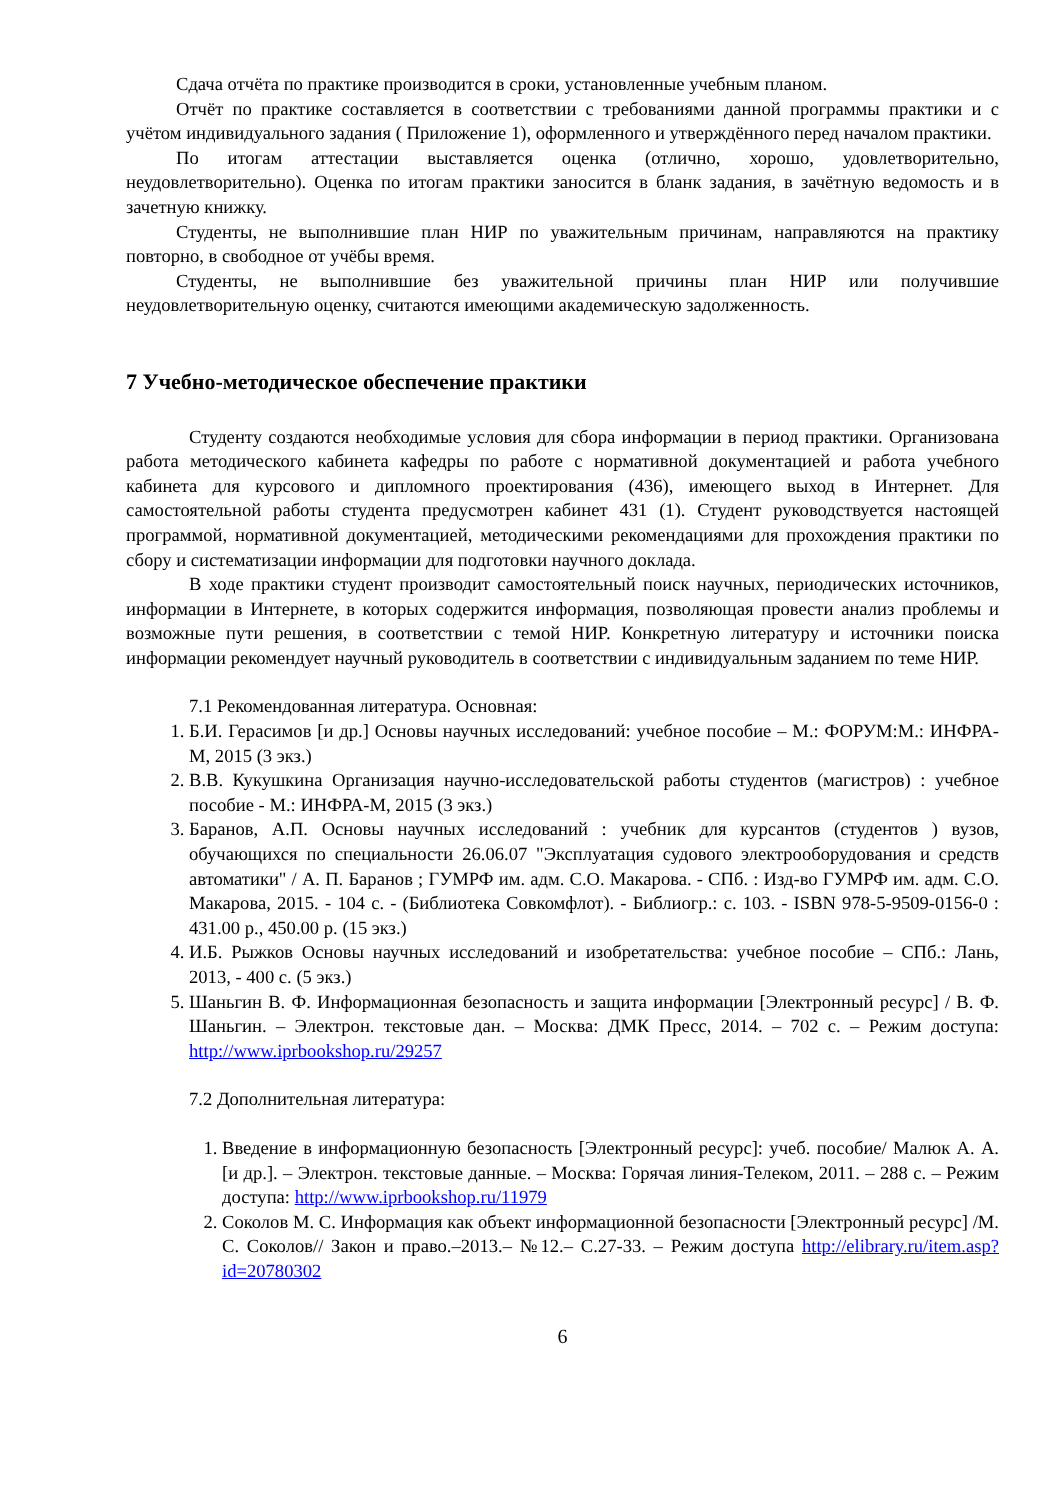Сдача отчёта по практике производится в сроки, установленные учебным планом.
Отчёт по практике составляется в соответствии с требованиями данной программы практики и с учётом индивидуального задания ( Приложение 1), оформленного и утверждённого перед началом практики.
По итогам аттестации выставляется оценка (отлично, хорошо, удовлетворительно, неудовлетворительно). Оценка по итогам практики заносится в бланк задания, в зачётную ведомость и в зачетную книжку.
Студенты, не выполнившие план НИР по уважительным причинам, направляются на практику повторно, в свободное от учёбы время.
Студенты, не выполнившие без уважительной причины план НИР или получившие неудовлетворительную оценку, считаются имеющими академическую задолженность.
7 Учебно-методическое обеспечение практики
Студенту создаются необходимые условия для сбора информации в период практики. Организована работа методического кабинета кафедры по работе с нормативной документацией и работа учебного кабинета для курсового и дипломного проектирования (436), имеющего выход в Интернет. Для самостоятельной работы студента предусмотрен кабинет 431 (1). Студент руководствуется настоящей программой, нормативной документацией, методическими рекомендациями для прохождения практики по сбору и систематизации информации для подготовки научного доклада.
В ходе практики студент производит самостоятельный поиск научных, периодических источников, информации в Интернете, в которых содержится информация, позволяющая провести анализ проблемы и возможные пути решения, в соответствии с темой НИР. Конкретную литературу и источники поиска информации рекомендует научный руководитель в соответствии с индивидуальным заданием по теме НИР.
7.1 Рекомендованная литература. Основная:
1. Б.И. Герасимов [и др.] Основы научных исследований: учебное пособие – М.: ФОРУМ:М.: ИНФРА-М, 2015 (3 экз.)
2. В.В. Кукушкина Организация научно-исследовательской работы студентов (магистров) : учебное пособие - М.: ИНФРА-М, 2015 (3 экз.)
3. Баранов, А.П. Основы научных исследований : учебник для курсантов (студентов ) вузов, обучающихся по специальности 26.06.07 "Эксплуатация судового электрооборудования и средств автоматики" / А. П. Баранов ; ГУМРФ им. адм. С.О. Макарова. - СПб. : Изд-во ГУМРФ им. адм. С.О. Макарова, 2015. - 104 с. - (Библиотека Совкомфлот). - Библиогр.: с. 103. - ISBN 978-5-9509-0156-0 : 431.00 р., 450.00 р. (15 экз.)
4. И.Б. Рыжков Основы научных исследований и изобретательства: учебное пособие – СПб.: Лань, 2013, - 400 с. (5 экз.)
5. Шаньгин В. Ф. Информационная безопасность и защита информации [Электронный ресурс] / В. Ф. Шаньгин. – Электрон. текстовые дан. – Москва: ДМК Пресс, 2014. – 702 с. – Режим доступа: http://www.iprbookshop.ru/29257
7.2 Дополнительная литература:
1. Введение в информационную безопасность [Электронный ресурс]: учеб. пособие/ Малюк А. А. [и др.]. – Электрон. текстовые данные. – Москва: Горячая линия-Телеком, 2011. – 288 с. – Режим доступа: http://www.iprbookshop.ru/11979
2. Соколов М. С. Информация как объект информационной безопасности [Электронный ресурс] /М. С. Соколов// Закон и право.–2013.– №12.– С.27-33. – Режим доступа http://elibrary.ru/item.asp?id=20780302
6